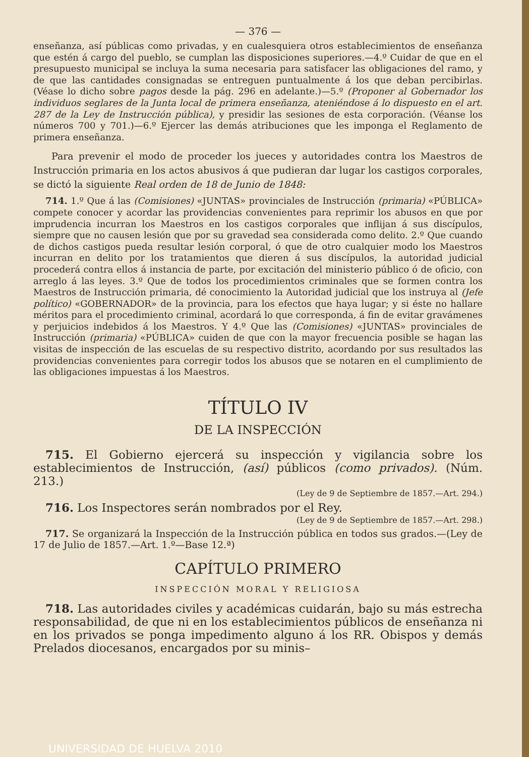— 376 —
enseñanza, así públicas como privadas, y en cualesquiera otros establecimientos de enseñanza que estén á cargo del pueblo, se cumplan las disposiciones superiores.—4.º Cuidar de que en el presupuesto municipal se incluya la suma necesaria para satisfacer las obligaciones del ramo, y de que las cantidades consignadas se entreguen puntualmente á los que deban percibirlas. (Véase lo dicho sobre pagos desde la pág. 296 en adelante.)—5.º (Proponer al Gobernador los individuos seglares de la Junta local de primera enseñanza, ateniéndose á lo dispuesto en el art. 287 de la Ley de Instrucción pública), y presidir las sesiones de esta corporación. (Véanse los números 700 y 701.)—6.º Ejercer las demás atribuciones que les imponga el Reglamento de primera enseñanza.
Para prevenir el modo de proceder los jueces y autoridades contra los Maestros de Instrucción primaria en los actos abusivos á que pudieran dar lugar los castigos corporales, se dictó la siguiente Real orden de 18 de Junio de 1848:
714. 1.º Que á las (Comisiones) «JUNTAS» provinciales de Instrucción (primaria) «PÚBLICA» compete conocer y acordar las providencias convenientes para reprimir los abusos en que por imprudencia incurran los Maestros en los castigos corporales que inflijan á sus discípulos, siempre que no causen lesión que por su gravedad sea considerada como delito. 2.º Que cuando de dichos castigos pueda resultar lesión corporal, ó que de otro cualquier modo los Maestros incurran en delito por los tratamientos que dieren á sus discípulos, la autoridad judicial procederá contra ellos á instancia de parte, por excitación del ministerio público ó de oficio, con arreglo á las leyes. 3.º Que de todos los procedimientos criminales que se formen contra los Maestros de Instrucción primaria, dé conocimiento la Autoridad judicial que los instruya al (Jefe político) «GOBERNADOR» de la provincia, para los efectos que haya lugar; y si éste no hallare méritos para el procedimiento criminal, acordará lo que corresponda, á fin de evitar gravámenes y perjuicios indebidos á los Maestros. Y 4.º Que las (Comisiones) «JUNTAS» provinciales de Instrucción (primaria) «PÚBLICA» cuiden de que con la mayor frecuencia posible se hagan las visitas de inspección de las escuelas de su respectivo distrito, acordando por sus resultados las providencias convenientes para corregir todos los abusos que se notaren en el cumplimiento de las obligaciones impuestas á los Maestros.
TÍTULO IV
DE LA INSPECCIÓN
715. El Gobierno ejercerá su inspección y vigilancia sobre los establecimientos de Instrucción, (así) públicos (como privados). (Núm. 213.)
(Ley de 9 de Septiembre de 1857.—Art. 294.)
716. Los Inspectores serán nombrados por el Rey.
(Ley de 9 de Septiembre de 1857.—Art. 298.)
717. Se organizará la Inspección de la Instrucción pública en todos sus grados.—(Ley de 17 de Julio de 1857.—Art. 1.º—Base 12.ª)
CAPÍTULO PRIMERO
INSPECCIÓN MORAL Y RELIGIOSA
718. Las autoridades civiles y académicas cuidarán, bajo su más estrecha responsabilidad, de que ni en los establecimientos públicos de enseñanza ni en los privados se ponga impedimento alguno á los RR. Obispos y demás Prelados diocesanos, encargados por su minis–
UNIVERSIDAD DE HUELVA 2010